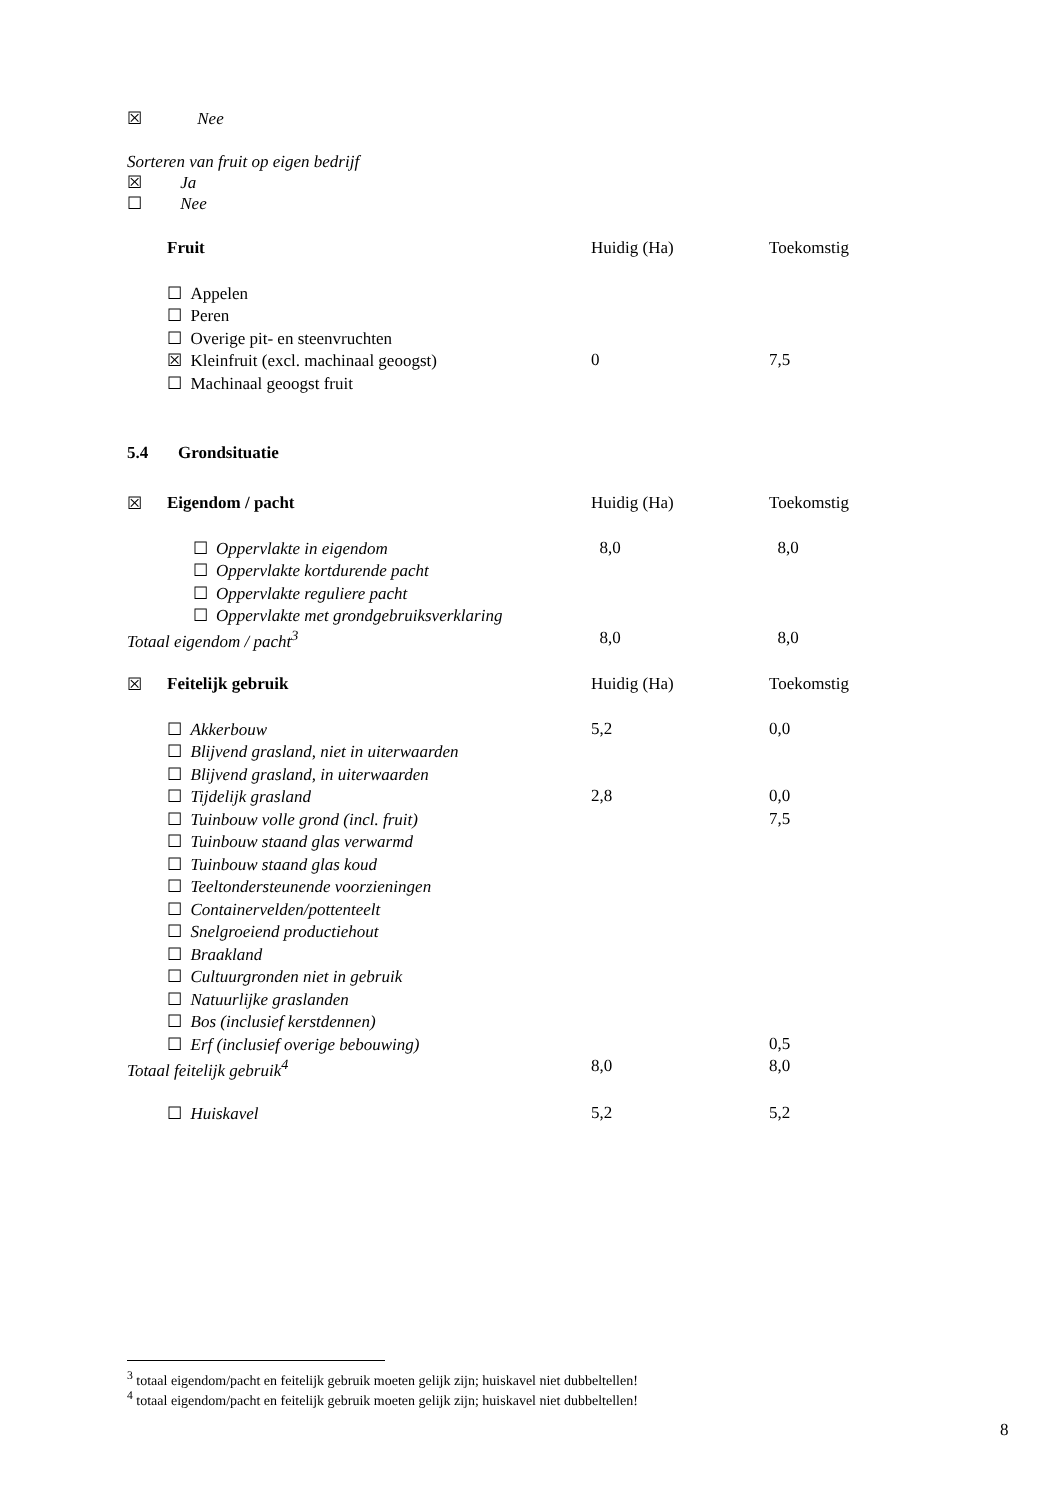☒ Nee
Sorteren van fruit op eigen bedrijf
☒ Ja
☐ Nee
| | Fruit | Huidig (Ha) | Toekomstig |
| | ☐ Appelen | | |
| | ☐ Peren | | |
| | ☐ Overige pit- en steenvruchten | | |
| | ☒ Kleinfruit (excl. machinaal geoogst) | 0 | 7,5 |
| | ☐ Machinaal geoogst fruit | | |
5.4 Grondsituatie
| ☒ | Eigendom / pacht | Huidig (Ha) | Toekomstig |
| | ☐ Oppervlakte in eigendom | 8,0 | 8,0 |
| | ☐ Oppervlakte kortdurende pacht | | |
| | ☐ Oppervlakte reguliere pacht | | |
| | ☐ Oppervlakte met grondgebruiksverklaring | | |
| Totaal eigendom / pacht<sup>3</sup> | | 8,0 | 8,0 |
| ☒ | Feitelijk gebruik | Huidig (Ha) | Toekomstig |
| | ☐ Akkerbouw | 5,2 | 0,0 |
| | ☐ Blijvend grasland, niet in uiterwaarden | | |
| | ☐ Blijvend grasland, in uiterwaarden | | |
| | ☐ Tijdelijk grasland | 2,8 | 0,0 |
| | ☐ Tuinbouw volle grond (incl. fruit) | | 7,5 |
| | ☐ Tuinbouw staand glas verwarmd | | |
| | ☐ Tuinbouw staand glas koud | | |
| | ☐ Teeltondersteunende voorzieningen | | |
| | ☐ Containervelden/pottenteelt | | |
| | ☐ Snelgroeiend productiehout | | |
| | ☐ Braakland | | |
| | ☐ Cultuurgronden niet in gebruik | | |
| | ☐ Natuurlijke graslanden | | |
| | ☐ Bos (inclusief kerstdennen) | | |
| | ☐ Erf (inclusief overige bebouwing) | | 0,5 |
| Totaal feitelijk gebruik<sup>4</sup> | | 8,0 | 8,0 |
| | ☐ Huiskavel | 5,2 | 5,2 |
<sup>3</sup> totaal eigendom/pacht en feitelijk gebruik moeten gelijk zijn; huiskavel niet dubbeltellen!
<sup>4</sup> totaal eigendom/pacht en feitelijk gebruik moeten gelijk zijn; huiskavel niet dubbeltellen!
8